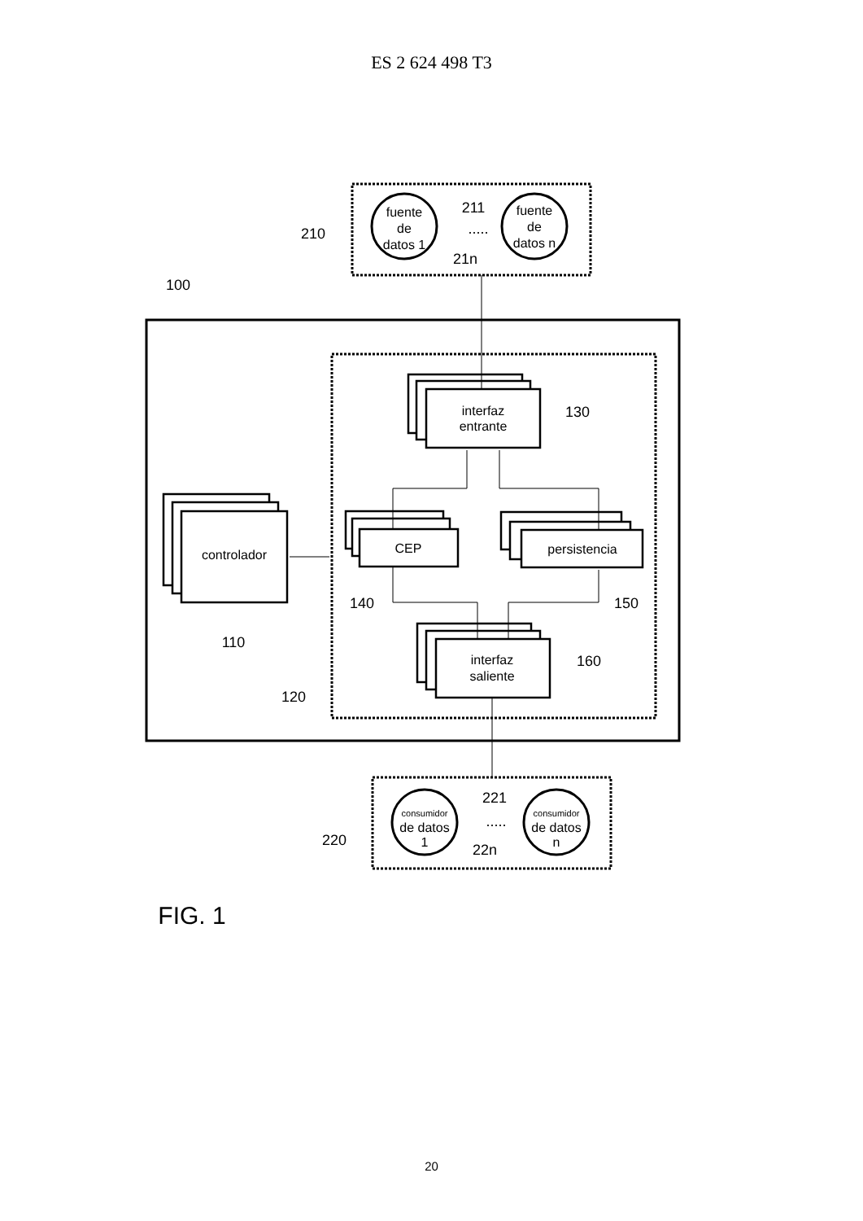ES 2 624 498 T3
fuente
de
datos 1
fuente
de
datos n
interfaz
entrante
controlador
CEP
persistencia
interfaz
saliente
consumidor
de datos
1
consumidor
de datos
n
211
21n
.....
210
100
130
140
150
110
160
120
221
22n
.....
220
FIG. 1
20